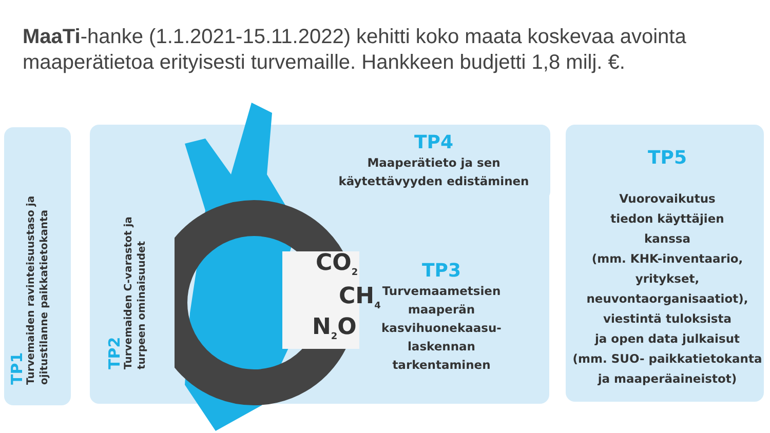MaaTi-hanke (1.1.2021-15.11.2022) kehitti koko maata koskevaa avointa maaperätietoa erityisesti turvemaille. Hankkeen budjetti 1,8 milj. €.
TP1
Turvemaiden ravinteisuustaso ja
ojitustilanne paikkatietokanta
TP2
Turvemaiden C-varastot ja
turpeen ominaisuudet
CO<sub>2</sub>
CH<sub>4</sub>
N<sub>2</sub>O
TP4
Maaperätieto ja sen
käytettävyyden edistäminen
TP3
Turvemaametsien
maaperän
kasvihuonekaasu-
laskennan
tarkentaminen
TP5
Vuorovaikutus
tiedon käyttäjien
kanssa
(mm. KHK-inventaario,
yritykset,
neuvontaorganisaatiot),
viestintä tuloksista
ja open data julkaisut
(mm. SUO- paikkatietokanta
ja maaperäaineistot)